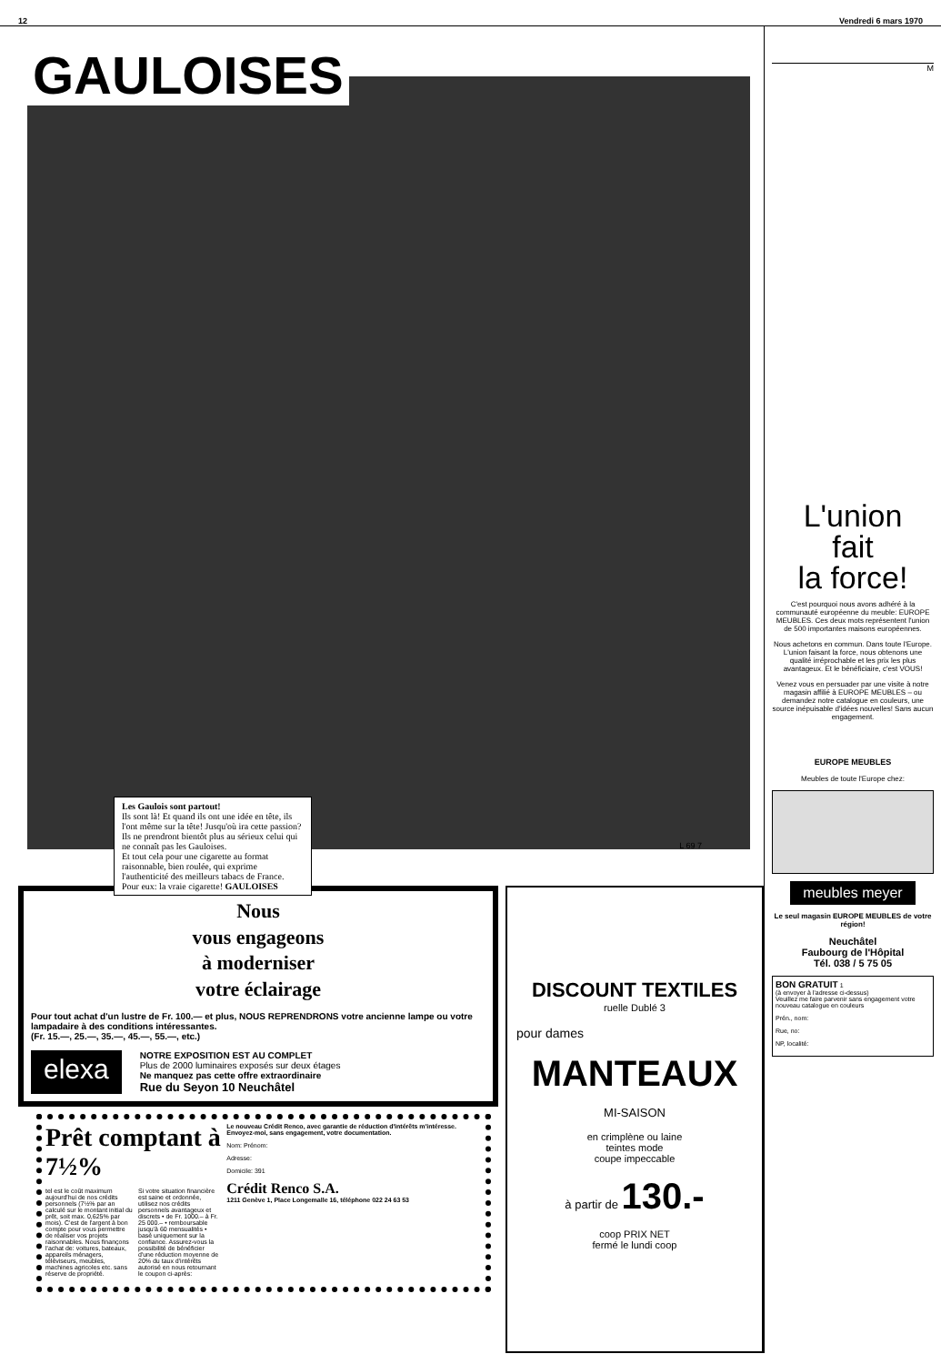12 Vendredi 6 mars 1970
GAULOISES
Les Gaulois sont partout!
Ils sont là! Et quand ils ont une idée en tête, ils l'ont même sur la tête! Jusqu'où ira cette passion?
Ils ne prendront bientôt plus au sérieux celui qui ne connaît pas les Gauloises.
Et tout cela pour une cigarette au format raisonnable, bien roulée, qui exprime l'authenticité des meilleurs tabacs de France.
Pour eux: la vraie cigarette! GAULOISES
L 69 7
Nous
vous engageons
à moderniser
votre éclairage
Pour tout achat d'un lustre de Fr. 100.— et plus, NOUS REPRENDRONS votre ancienne lampe ou votre lampadaire à des conditions intéressantes.
(Fr. 15.—, 25.—, 35.—, 45.—, 55.—, etc.)
elexa
NOTRE EXPOSITION EST AU COMPLET
Plus de 2000 luminaires exposés sur deux étages
Ne manquez pas cette offre extraordinaire
Rue du Seyon 10 Neuchâtel
Prêt comptant à 7½%
tel est le coût maximum aujourd'hui de nos crédits personnels (7½% par an calculé sur le montant initial du prêt, soit max. 0,625% par mois). C'est de l'argent à bon compte pour vous permettre de réaliser vos projets raisonnables. Nous finançons l'achat de: voitures, bateaux, appareils ménagers, téléviseurs, meubles, machines agricoles etc. sans réserve de propriété.
Si votre situation financière est saine et ordonnée, utilisez nos crédits personnels avantageux et discrets • de Fr. 1000.– à Fr. 25 000.– • remboursable jusqu'à 60 mensualités • basé uniquement sur la confiance. Assurez-vous la possibilité de bénéficier d'une réduction moyenne de 20% du taux d'intérêts autorisé en nous retournant le coupon ci-après:
Le nouveau Crédit Renco, avec garantie de réduction d'intérêts m'intéresse. Envoyez-moi, sans engagement, votre documentation.
Nom: Prénom:
Adresse:
Domicile: 391
Crédit Renco S.A.
1211 Genève 1, Place Longemalle 16, téléphone 022 24 63 53
DISCOUNT TEXTILES
ruelle Dublé 3
pour dames
MANTEAUX
MI-SAISON
en crimplène ou laine
teintes mode
coupe impeccable
à partir de 130.-
coop PRIX NET
fermé le lundi coop
M
L'union
fait
la force!
C'est pourquoi nous avons adhéré à la communauté européenne du meuble: EUROPE MEUBLES. Ces deux mots représentent l'union de 500 importantes maisons européennes.
Nous achetons en commun. Dans toute l'Europe. L'union faisant la force, nous obtenons une qualité irréprochable et les prix les plus avantageux. Et le bénéficiaire, c'est VOUS!
Venez vous en persuader par une visite à notre magasin affilié à EUROPE MEUBLES – ou demandez notre catalogue en couleurs, une source inépuisable d'idées nouvelles! Sans aucun engagement.
EUROPE MEUBLES
Meubles de toute l'Europe chez:
meubles meyer
Le seul magasin EUROPE MEUBLES de votre région!
Neuchâtel
Faubourg de l'Hôpital
Tél. 038 / 5 75 05
BON GRATUIT 1
(à envoyer à l'adresse ci-dessus)
Veuillez me faire parvenir sans engagement votre nouveau catalogue en couleurs
Prén., nom:
Rue, no:
NP, localité: